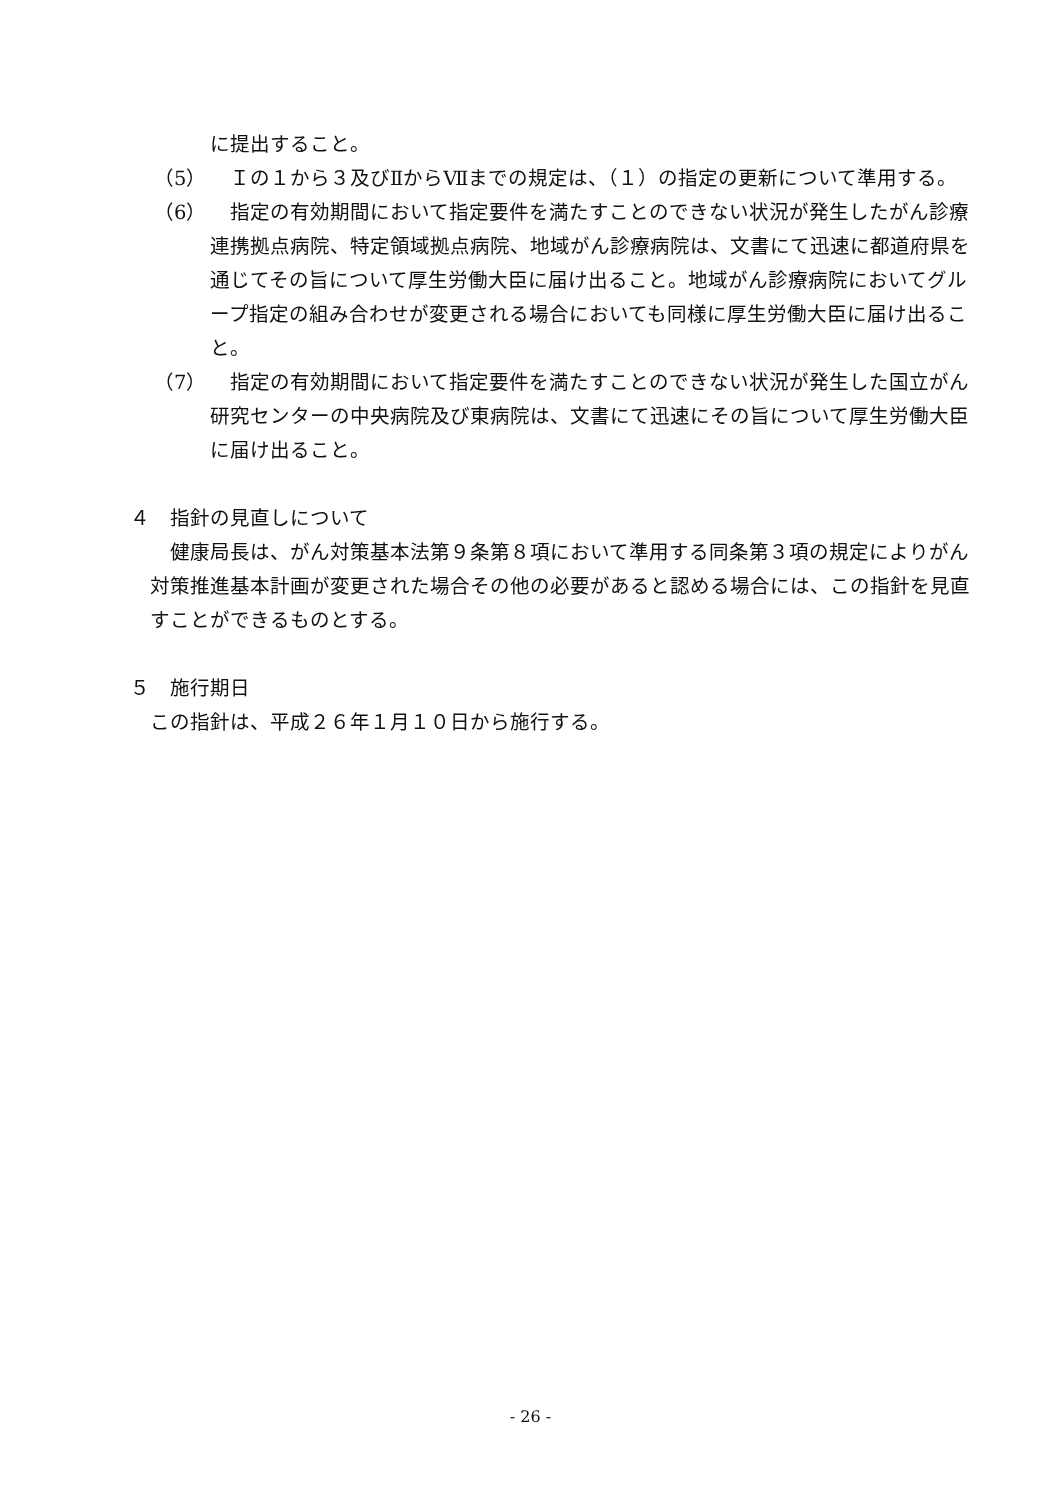に提出すること。
（5）　Ｉの１から３及びⅡからⅦまでの規定は、（１）の指定の更新について準用する。
（6）　指定の有効期間において指定要件を満たすことのできない状況が発生したがん診療連携拠点病院、特定領域拠点病院、地域がん診療病院は、文書にて迅速に都道府県を通じてその旨について厚生労働大臣に届け出ること。地域がん診療病院においてグループ指定の組み合わせが変更される場合においても同様に厚生労働大臣に届け出ること。
（7）　指定の有効期間において指定要件を満たすことのできない状況が発生した国立がん研究センターの中央病院及び東病院は、文書にて迅速にその旨について厚生労働大臣に届け出ること。
４　指針の見直しについて
　健康局長は、がん対策基本法第９条第８項において準用する同条第３項の規定によりがん対策推進基本計画が変更された場合その他の必要があると認める場合には、この指針を見直すことができるものとする。
５　施行期日
この指針は、平成２６年１月１０日から施行する。
- 26 -